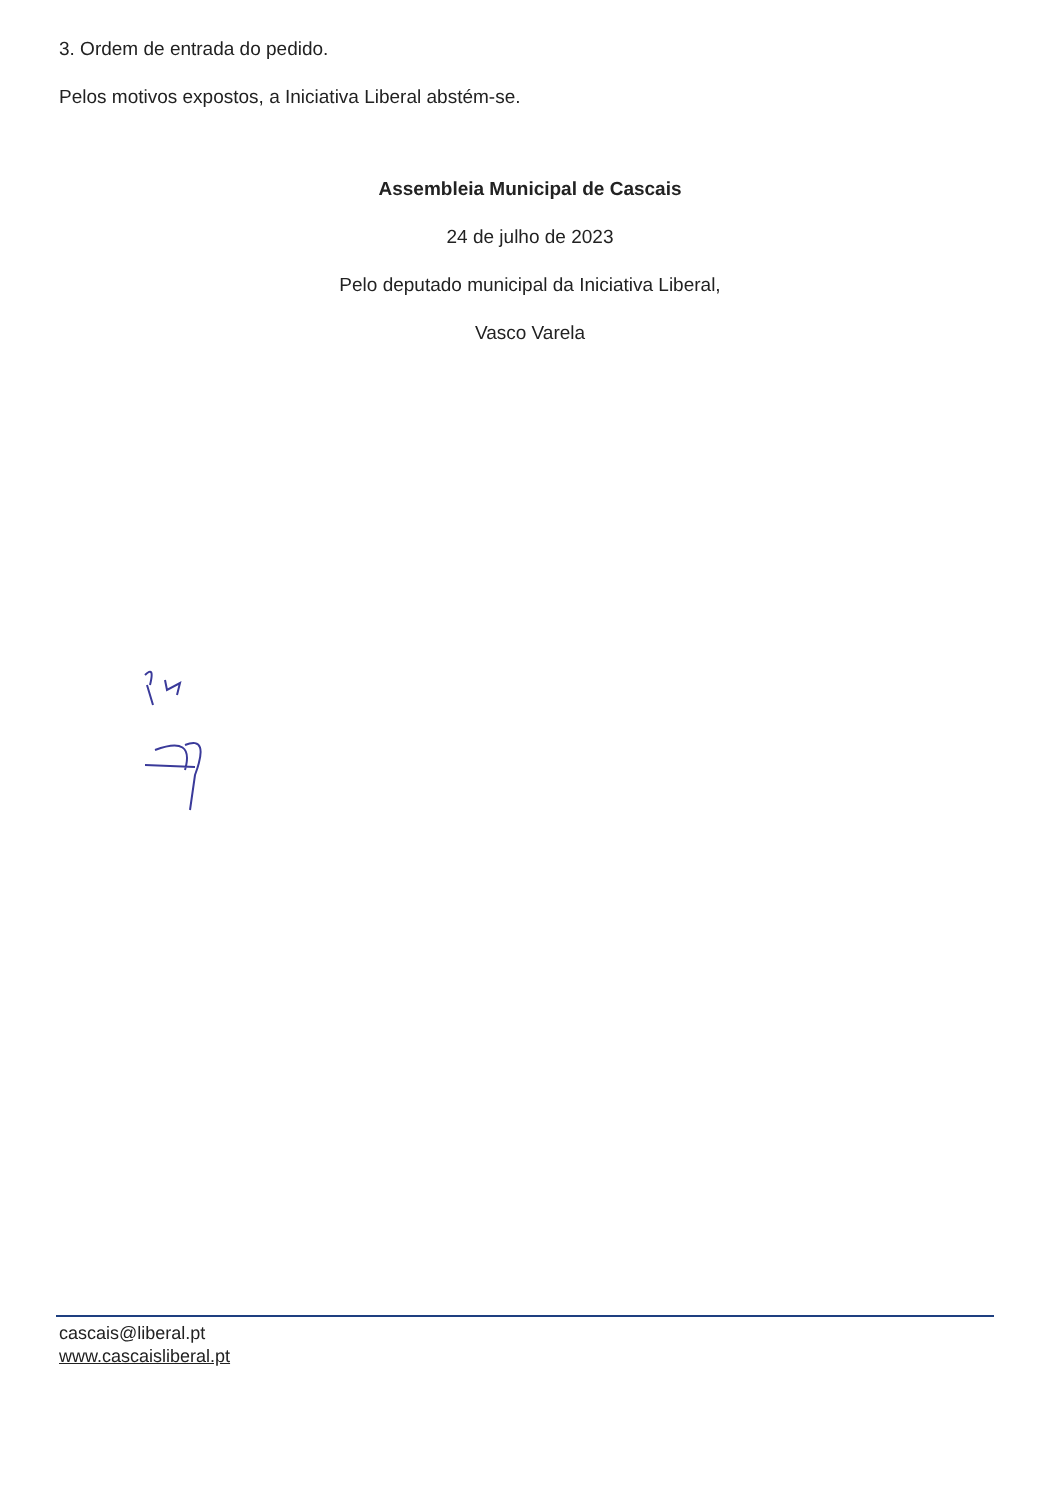3. Ordem de entrada do pedido.
Pelos motivos expostos, a Iniciativa Liberal abstém-se.
Assembleia Municipal de Cascais
24 de julho de 2023
Pelo deputado municipal da Iniciativa Liberal,
Vasco Varela
cascais@liberal.pt
www.cascaisliberal.pt